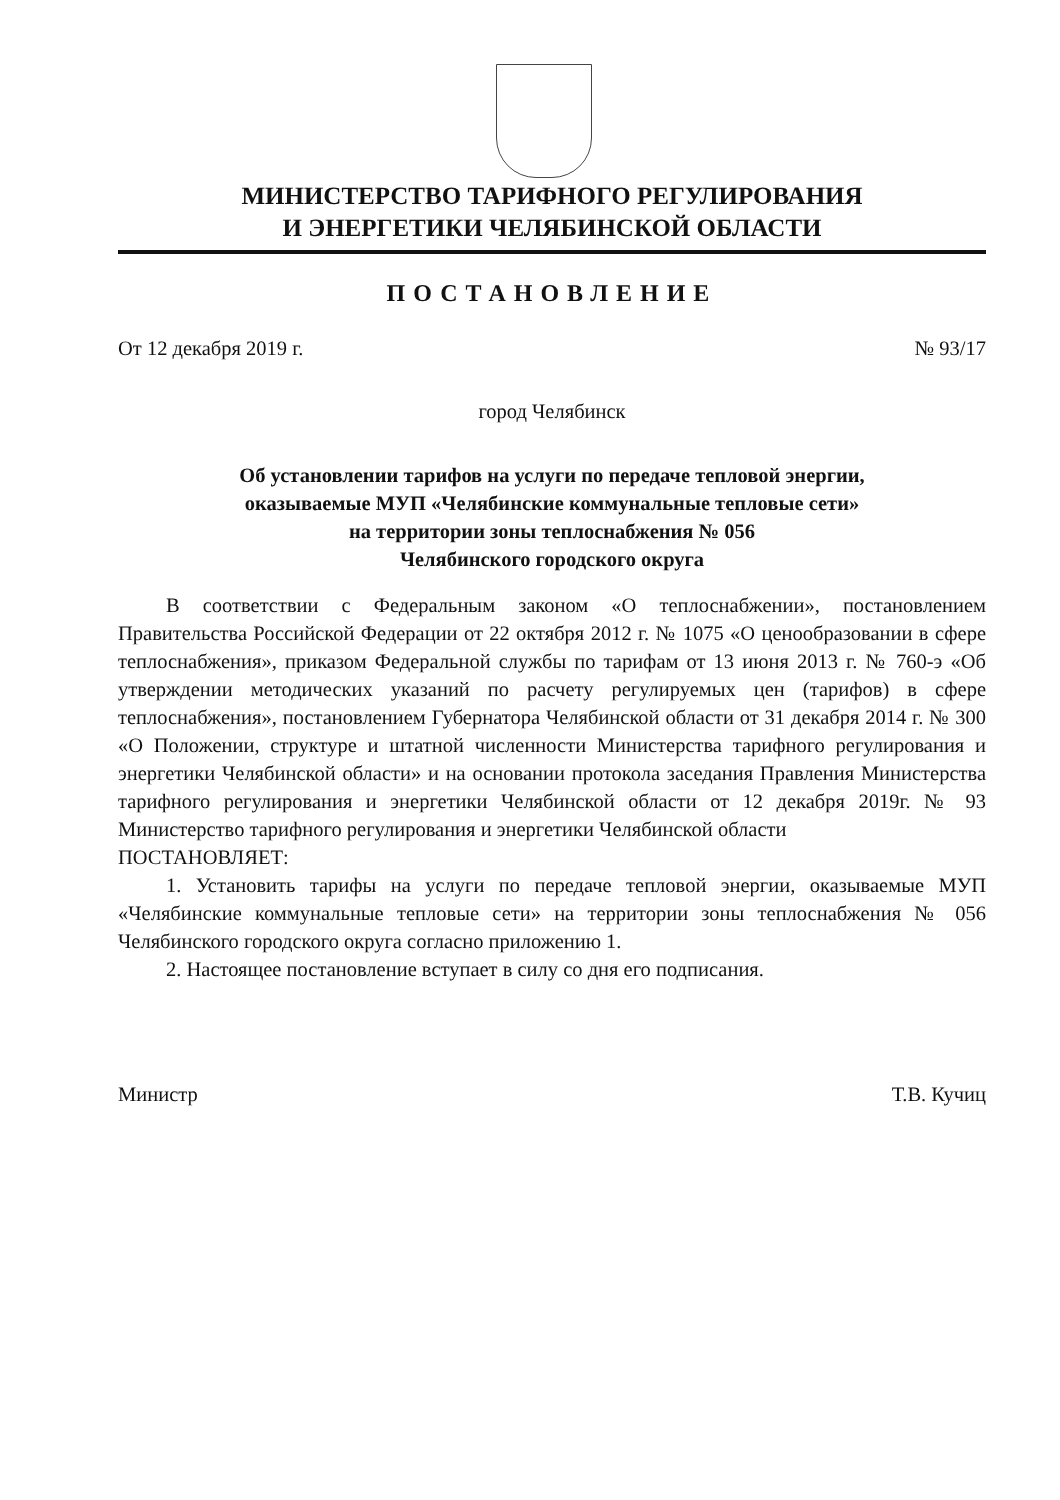МИНИСТЕРСТВО ТАРИФНОГО РЕГУЛИРОВАНИЯ
И ЭНЕРГЕТИКИ ЧЕЛЯБИНСКОЙ ОБЛАСТИ
ПОСТАНОВЛЕНИЕ
От 12 декабря 2019 г. № 93/17
город Челябинск
Об установлении тарифов на услуги по передаче тепловой энергии,
оказываемые МУП «Челябинские коммунальные тепловые сети»
на территории зоны теплоснабжения № 056
Челябинского городского округа
В соответствии с Федеральным законом «О теплоснабжении», постановлением Правительства Российской Федерации от 22 октября 2012 г. № 1075 «О ценообразовании в сфере теплоснабжения», приказом Федеральной службы по тарифам от 13 июня 2013 г. № 760-э «Об утверждении методических указаний по расчету регулируемых цен (тарифов) в сфере теплоснабжения», постановлением Губернатора Челябинской области от 31 декабря 2014 г. № 300 «О Положении, структуре и штатной численности Министерства тарифного регулирования и энергетики Челябинской области» и на основании протокола заседания Правления Министерства тарифного регулирования и энергетики Челябинской области от 12 декабря 2019г. № 93 Министерство тарифного регулирования и энергетики Челябинской области
ПОСТАНОВЛЯЕТ:
1. Установить тарифы на услуги по передаче тепловой энергии, оказываемые МУП «Челябинские коммунальные тепловые сети» на территории зоны теплоснабжения № 056 Челябинского городского округа согласно приложению 1.
2. Настоящее постановление вступает в силу со дня его подписания.
Министр Т.В. Кучиц